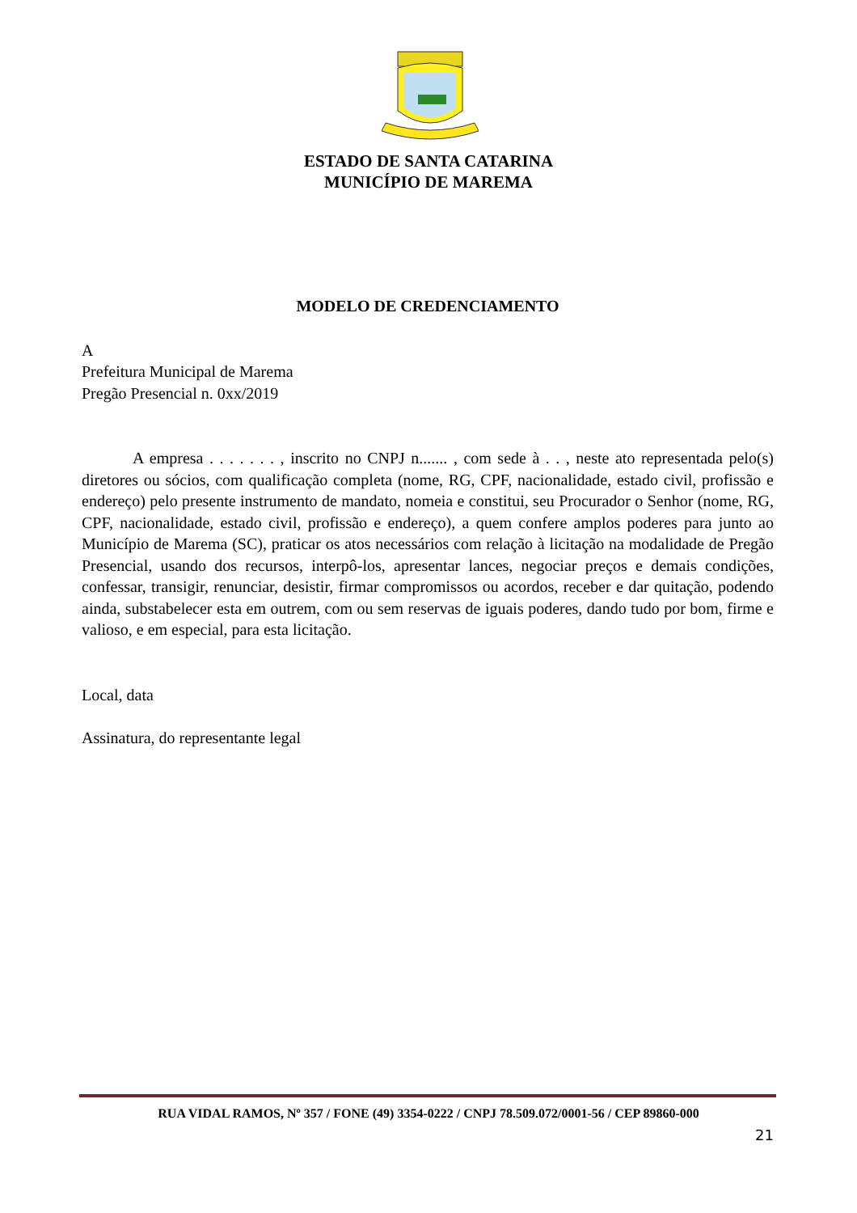ESTADO DE SANTA CATARINA
MUNICÍPIO DE MAREMA
MODELO DE CREDENCIAMENTO
A
Prefeitura Municipal de Marema
Pregão Presencial n. 0xx/2019
A empresa . . . . . . . , inscrito no CNPJ n....... , com sede à . . , neste ato representada pelo(s) diretores ou sócios, com qualificação completa (nome, RG, CPF, nacionalidade, estado civil, profissão e endereço) pelo presente instrumento de mandato, nomeia e constitui, seu Procurador o Senhor (nome, RG, CPF, nacionalidade, estado civil, profissão e endereço), a quem confere amplos poderes para junto ao Município de Marema (SC), praticar os atos necessários com relação à licitação na modalidade de Pregão Presencial, usando dos recursos, interpô-los, apresentar lances, negociar preços e demais condições, confessar, transigir, renunciar, desistir, firmar compromissos ou acordos, receber e dar quitação, podendo ainda, substabelecer esta em outrem, com ou sem reservas de iguais poderes, dando tudo por bom, firme e valioso, e em especial, para esta licitação.
Local, data
Assinatura, do representante legal
RUA VIDAL RAMOS, Nº 357 / FONE (49) 3354-0222 / CNPJ 78.509.072/0001-56 / CEP 89860-000
21